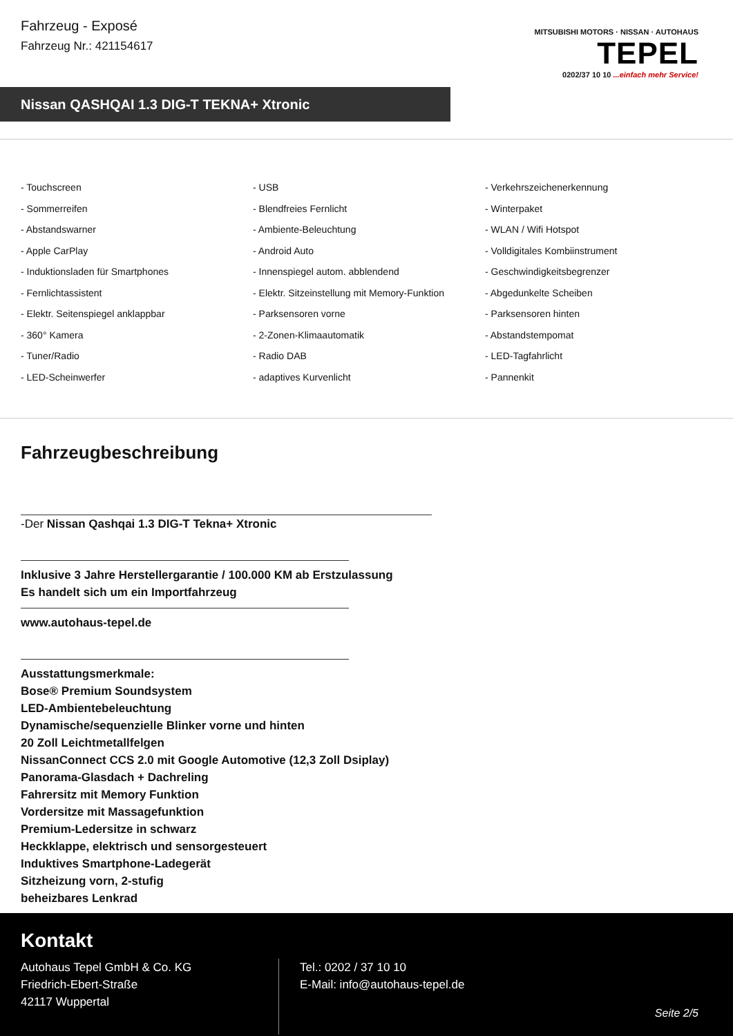Fahrzeug - Exposé
Fahrzeug Nr.: 421154617
MITSUBISHI MOTORS · NISSAN · AUTOHAUS
TEPEL
0202/37 10 10 ...einfach mehr Service!
Nissan QASHQAI 1.3 DIG-T TEKNA+ Xtronic
- Touchscreen
- USB
- Verkehrszeichenerkennung
- Sommerreifen
- Blendfreies Fernlicht
- Winterpaket
- Abstandswarner
- Ambiente-Beleuchtung
- WLAN / Wifi Hotspot
- Apple CarPlay
- Android Auto
- Volldigitales Kombiinstrument
- Induktionsladen für Smartphones
- Innenspiegel autom. abblendend
- Geschwindigkeitsbegrenzer
- Fernlichtassistent
- Elektr. Sitzeinstellung mit Memory-Funktion
- Abgedunkelte Scheiben
- Elektr. Seitenspiegel anklappbar
- Parksensoren vorne
- Parksensoren hinten
- 360° Kamera
- 2-Zonen-Klimaautomatik
- Abstandstempomat
- Tuner/Radio
- Radio DAB
- LED-Tagfahrlicht
- LED-Scheinwerfer
- adaptives Kurvenlicht
- Pannenkit
Fahrzeugbeschreibung
-Der Nissan Qashqai 1.3 DIG-T Tekna+ Xtronic
Inklusive 3 Jahre Herstellergarantie / 100.000 KM ab Erstzulassung
Es handelt sich um ein Importfahrzeug
www.autohaus-tepel.de
Ausstattungsmerkmale:
Bose® Premium Soundsystem
LED-Ambientebeleuchtung
Dynamische/sequenzielle Blinker vorne und hinten
20 Zoll Leichtmetallfelgen
NissanConnect CCS 2.0 mit Google Automotive (12,3 Zoll Dsiplay)
Panorama-Glasdach + Dachreling
Fahrersitz mit Memory Funktion
Vordersitze mit Massagefunktion
Premium-Ledersitze in schwarz
Heckklappe, elektrisch und sensorgesteuert
Induktives Smartphone-Ladegerät
Sitzheizung vorn, 2-stufig
beheizbares Lenkrad
Kontakt
Autohaus Tepel GmbH & Co. KG
Friedrich-Ebert-Straße
42117 Wuppertal
Tel.: 0202 / 37 10 10
E-Mail: info@autohaus-tepel.de
Seite 2/5